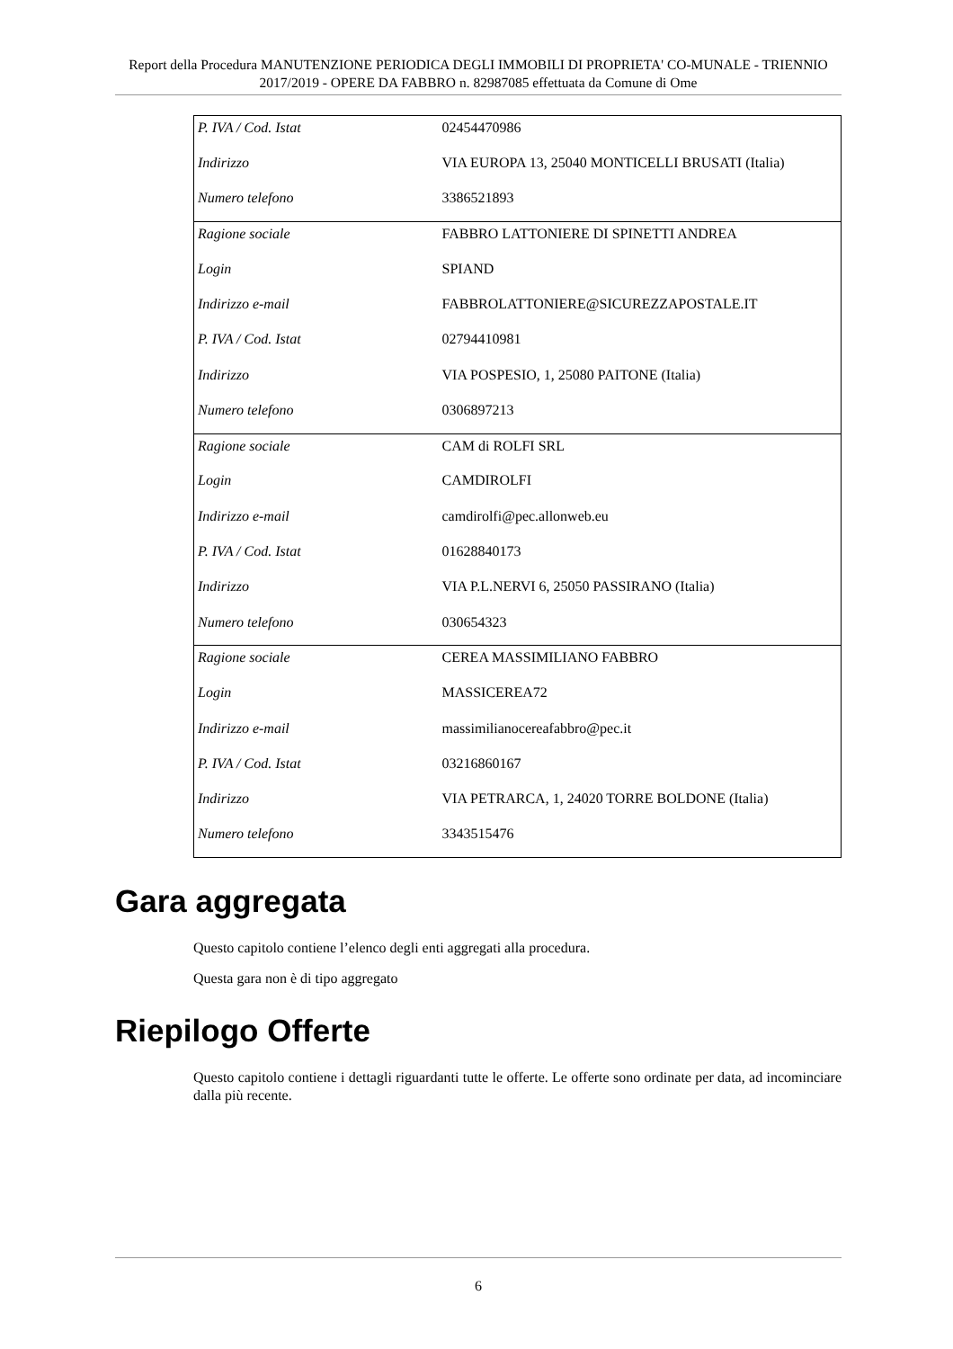Report della Procedura MANUTENZIONE PERIODICA DEGLI IMMOBILI DI PROPRIETA' CO-MUNALE - TRIENNIO 2017/2019 - OPERE DA FABBRO n. 82987085 effettuata da Comune di Ome
| P. IVA / Cod. Istat | 02454470986 |
| Indirizzo | VIA EUROPA 13, 25040 MONTICELLI BRUSATI (Italia) |
| Numero telefono | 3386521893 |
| Ragione sociale | FABBRO LATTONIERE DI SPINETTI ANDREA |
| Login | SPIAND |
| Indirizzo e-mail | FABBROLATTONIERE@SICUREZZAPOSTALE.IT |
| P. IVA / Cod. Istat | 02794410981 |
| Indirizzo | VIA POSPESIO, 1, 25080 PAITONE (Italia) |
| Numero telefono | 0306897213 |
| Ragione sociale | CAM di ROLFI SRL |
| Login | CAMDIROLFI |
| Indirizzo e-mail | camdirolfi@pec.allonweb.eu |
| P. IVA / Cod. Istat | 01628840173 |
| Indirizzo | VIA P.L.NERVI 6, 25050 PASSIRANO (Italia) |
| Numero telefono | 030654323 |
| Ragione sociale | CEREA MASSIMILIANO FABBRO |
| Login | MASSICEREA72 |
| Indirizzo e-mail | massimilianocereafabbro@pec.it |
| P. IVA / Cod. Istat | 03216860167 |
| Indirizzo | VIA PETRARCA, 1, 24020 TORRE BOLDONE (Italia) |
| Numero telefono | 3343515476 |
Gara aggregata
Questo capitolo contiene l’elenco degli enti aggregati alla procedura.
Questa gara non è di tipo aggregato
Riepilogo Offerte
Questo capitolo contiene i dettagli riguardanti tutte le offerte. Le offerte sono ordinate per data, ad incominciare dalla più recente.
6